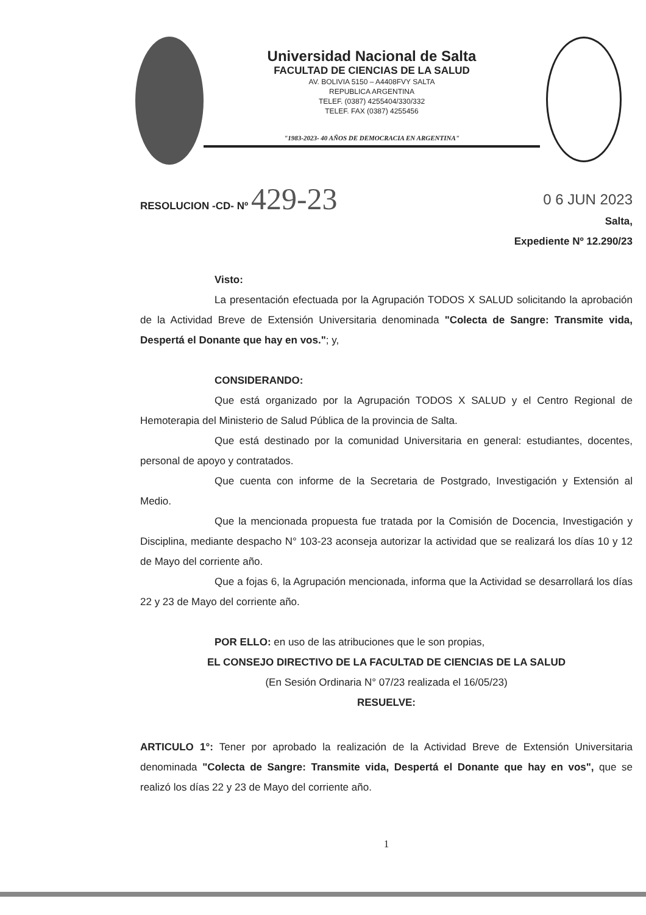Universidad Nacional de Salta
FACULTAD DE CIENCIAS DE LA SALUD
AV. BOLIVIA 5150 – A4408FVY SALTA
REPUBLICA ARGENTINA
TELEF. (0387) 4255404/330/332
TELEF. FAX (0387) 4255456
"1983-2023- 40 AÑOS DE DEMOCRACIA EN ARGENTINA"
RESOLUCION -CD- Nº 429-23
0 6 JUN 2023
Salta,
Expediente Nº 12.290/23
Visto:
La presentación efectuada por la Agrupación TODOS X SALUD solicitando la aprobación de la Actividad Breve de Extensión Universitaria denominada "Colecta de Sangre: Transmite vida, Despertá el Donante que hay en vos."; y,
CONSIDERANDO:
Que está organizado por la Agrupación TODOS X SALUD y el Centro Regional de Hemoterapia del Ministerio de Salud Pública de la provincia de Salta.
Que está destinado por la comunidad Universitaria en general: estudiantes, docentes, personal de apoyo y contratados.
Que cuenta con informe de la Secretaria de Postgrado, Investigación y Extensión al Medio.
Que la mencionada propuesta fue tratada por la Comisión de Docencia, Investigación y Disciplina, mediante despacho N° 103-23 aconseja autorizar la actividad que se realizará los días 10 y 12 de Mayo del corriente año.
Que a fojas 6, la Agrupación mencionada, informa que la Actividad se desarrollará los días 22 y 23 de Mayo del corriente año.
POR ELLO: en uso de las atribuciones que le son propias,
EL CONSEJO DIRECTIVO DE LA FACULTAD DE CIENCIAS DE LA SALUD
(En Sesión Ordinaria N° 07/23 realizada el 16/05/23)
RESUELVE:
ARTICULO 1°: Tener por aprobado la realización de la Actividad Breve de Extensión Universitaria denominada "Colecta de Sangre: Transmite vida, Despertá el Donante que hay en vos", que se realizó los días 22 y 23 de Mayo del corriente año.
1